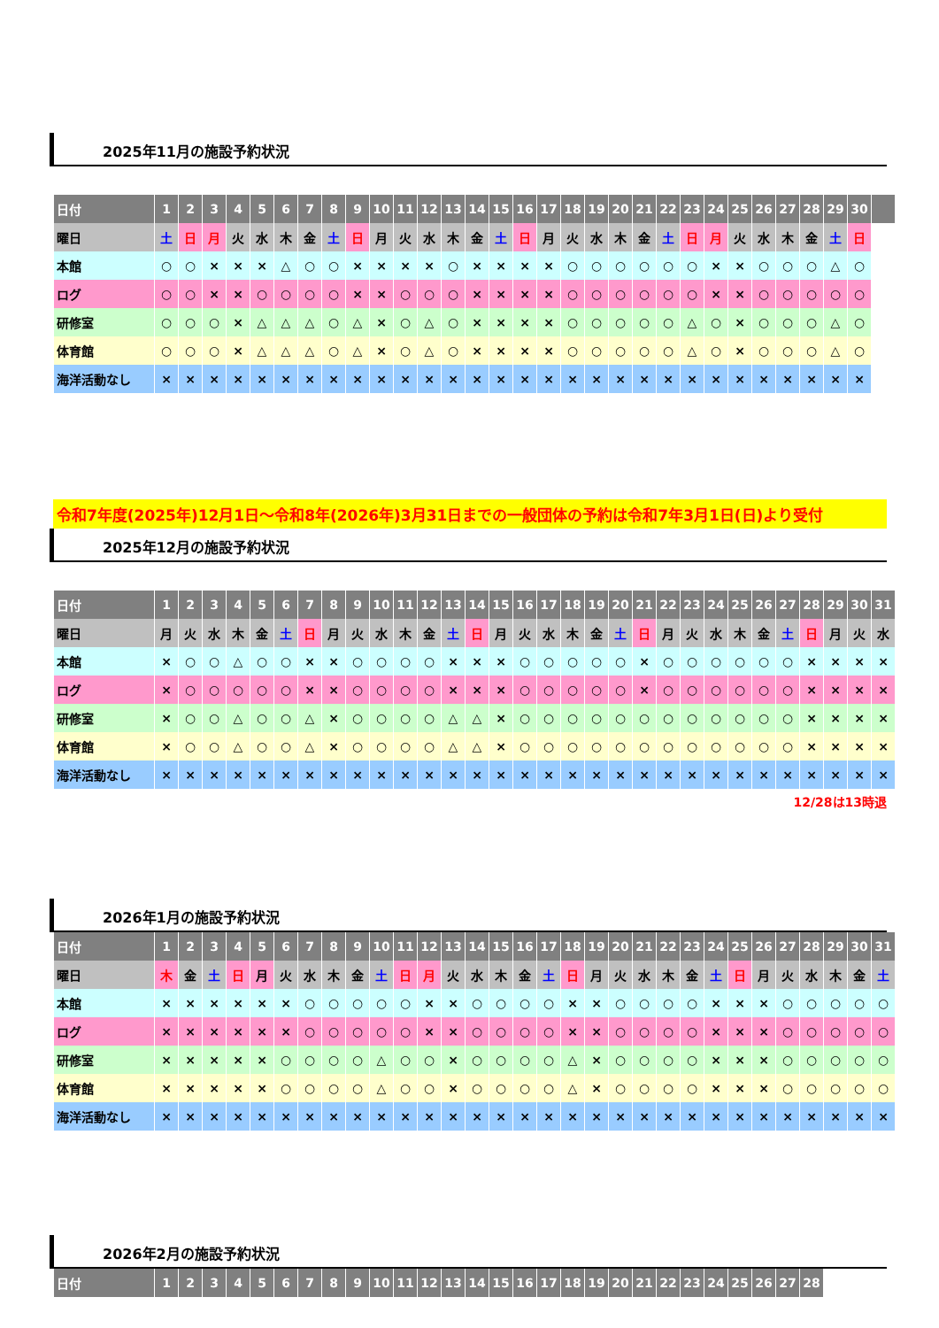2025年11月の施設予約状況
| 日付 | 1 | 2 | 3 | 4 | 5 | 6 | 7 | 8 | 9 | 10 | 11 | 12 | 13 | 14 | 15 | 16 | 17 | 18 | 19 | 20 | 21 | 22 | 23 | 24 | 25 | 26 | 27 | 28 | 29 | 30 | |
| --- | --- | --- | --- | --- | --- | --- | --- | --- | --- | --- | --- | --- | --- | --- | --- | --- | --- | --- | --- | --- | --- | --- | --- | --- | --- | --- | --- | --- | --- | --- | --- |
| 曜日 | 土 | 日 | 月 | 火 | 水 | 木 | 金 | 土 | 日 | 月 | 火 | 水 | 木 | 金 | 土 | 日 | 月 | 火 | 水 | 木 | 金 | 土 | 日 | 月 | 火 | 水 | 木 | 金 | 土 | 日 | |
| 本館 | ○ | ○ | × | × | × | △ | ○ | ○ | × | × | × | × | ○ | × | × | × | × | ○ | ○ | ○ | ○ | ○ | ○ | × | × | ○ | ○ | ○ | △ | ○ | |
| ログ | ○ | ○ | × | × | ○ | ○ | ○ | ○ | × | × | ○ | ○ | ○ | × | × | × | × | ○ | ○ | ○ | ○ | ○ | ○ | × | × | ○ | ○ | ○ | ○ | ○ | |
| 研修室 | ○ | ○ | ○ | × | △ | △ | △ | ○ | △ | × | ○ | △ | ○ | × | × | × | × | ○ | ○ | ○ | ○ | ○ | △ | ○ | × | ○ | ○ | ○ | △ | ○ | |
| 体育館 | ○ | ○ | ○ | × | △ | △ | △ | ○ | △ | × | ○ | △ | ○ | × | × | × | × | ○ | ○ | ○ | ○ | ○ | △ | ○ | × | ○ | ○ | ○ | △ | ○ | |
| 海洋活動なし | × | × | × | × | × | × | × | × | × | × | × | × | × | × | × | × | × | × | × | × | × | × | × | × | × | × | × | × | × | × | |
令和7年度(2025年)12月1日～令和8年(2026年)3月31日までの一般団体の予約は令和7年3月1日(日)より受付
2025年12月の施設予約状況
| 日付 | 1 | 2 | 3 | 4 | 5 | 6 | 7 | 8 | 9 | 10 | 11 | 12 | 13 | 14 | 15 | 16 | 17 | 18 | 19 | 20 | 21 | 22 | 23 | 24 | 25 | 26 | 27 | 28 | 29 | 30 | 31 |
| --- | --- | --- | --- | --- | --- | --- | --- | --- | --- | --- | --- | --- | --- | --- | --- | --- | --- | --- | --- | --- | --- | --- | --- | --- | --- | --- | --- | --- | --- | --- | --- |
| 曜日 | 月 | 火 | 水 | 木 | 金 | 土 | 日 | 月 | 火 | 水 | 木 | 金 | 土 | 日 | 月 | 火 | 水 | 木 | 金 | 土 | 日 | 月 | 火 | 水 | 木 | 金 | 土 | 日 | 月 | 火 | 水 |
| 本館 | × | ○ | ○ | △ | ○ | ○ | × | × | ○ | ○ | ○ | ○ | × | × | × | ○ | ○ | ○ | ○ | ○ | × | ○ | ○ | ○ | ○ | ○ | ○ | × | × | × | × |
| ログ | × | ○ | ○ | ○ | ○ | ○ | × | × | ○ | ○ | ○ | ○ | × | × | × | ○ | ○ | ○ | ○ | ○ | × | ○ | ○ | ○ | ○ | ○ | ○ | × | × | × | × |
| 研修室 | × | ○ | ○ | △ | ○ | ○ | △ | × | ○ | ○ | ○ | ○ | △ | △ | × | ○ | ○ | ○ | ○ | ○ | ○ | ○ | ○ | ○ | ○ | ○ | ○ | × | × | × | × |
| 体育館 | × | ○ | ○ | △ | ○ | ○ | △ | × | ○ | ○ | ○ | ○ | △ | △ | × | ○ | ○ | ○ | ○ | ○ | ○ | ○ | ○ | ○ | ○ | ○ | ○ | × | × | × | × |
| 海洋活動なし | × | × | × | × | × | × | × | × | × | × | × | × | × | × | × | × | × | × | × | × | × | × | × | × | × | × | × | × | × | × | × |
12/28は13時退
2026年1月の施設予約状況
| 日付 | 1 | 2 | 3 | 4 | 5 | 6 | 7 | 8 | 9 | 10 | 11 | 12 | 13 | 14 | 15 | 16 | 17 | 18 | 19 | 20 | 21 | 22 | 23 | 24 | 25 | 26 | 27 | 28 | 29 | 30 | 31 |
| --- | --- | --- | --- | --- | --- | --- | --- | --- | --- | --- | --- | --- | --- | --- | --- | --- | --- | --- | --- | --- | --- | --- | --- | --- | --- | --- | --- | --- | --- | --- | --- |
| 曜日 | 木 | 金 | 土 | 日 | 月 | 火 | 水 | 木 | 金 | 土 | 日 | 月 | 火 | 水 | 木 | 金 | 土 | 日 | 月 | 火 | 水 | 木 | 金 | 土 | 日 | 月 | 火 | 水 | 木 | 金 | 土 |
| 本館 | × | × | × | × | × | × | ○ | ○ | ○ | ○ | ○ | × | × | ○ | ○ | ○ | ○ | × | × | ○ | ○ | ○ | ○ | × | × | × | ○ | ○ | ○ | ○ | ○ |
| ログ | × | × | × | × | × | × | ○ | ○ | ○ | ○ | ○ | × | × | ○ | ○ | ○ | ○ | × | × | ○ | ○ | ○ | ○ | × | × | × | ○ | ○ | ○ | ○ | ○ |
| 研修室 | × | × | × | × | × | ○ | ○ | ○ | ○ | △ | ○ | ○ | × | ○ | ○ | ○ | ○ | △ | × | ○ | ○ | ○ | ○ | × | × | × | ○ | ○ | ○ | ○ | ○ |
| 体育館 | × | × | × | × | × | ○ | ○ | ○ | ○ | △ | ○ | ○ | × | ○ | ○ | ○ | ○ | △ | × | ○ | ○ | ○ | ○ | × | × | × | ○ | ○ | ○ | ○ | ○ |
| 海洋活動なし | × | × | × | × | × | × | × | × | × | × | × | × | × | × | × | × | × | × | × | × | × | × | × | × | × | × | × | × | × | × | × |
2026年2月の施設予約状況
| 日付 | 1 | 2 | 3 | 4 | 5 | 6 | 7 | 8 | 9 | 10 | 11 | 12 | 13 | 14 | 15 | 16 | 17 | 18 | 19 | 20 | 21 | 22 | 23 | 24 | 25 | 26 | 27 | 28 |
| --- | --- | --- | --- | --- | --- | --- | --- | --- | --- | --- | --- | --- | --- | --- | --- | --- | --- | --- | --- | --- | --- | --- | --- | --- | --- | --- | --- | --- |